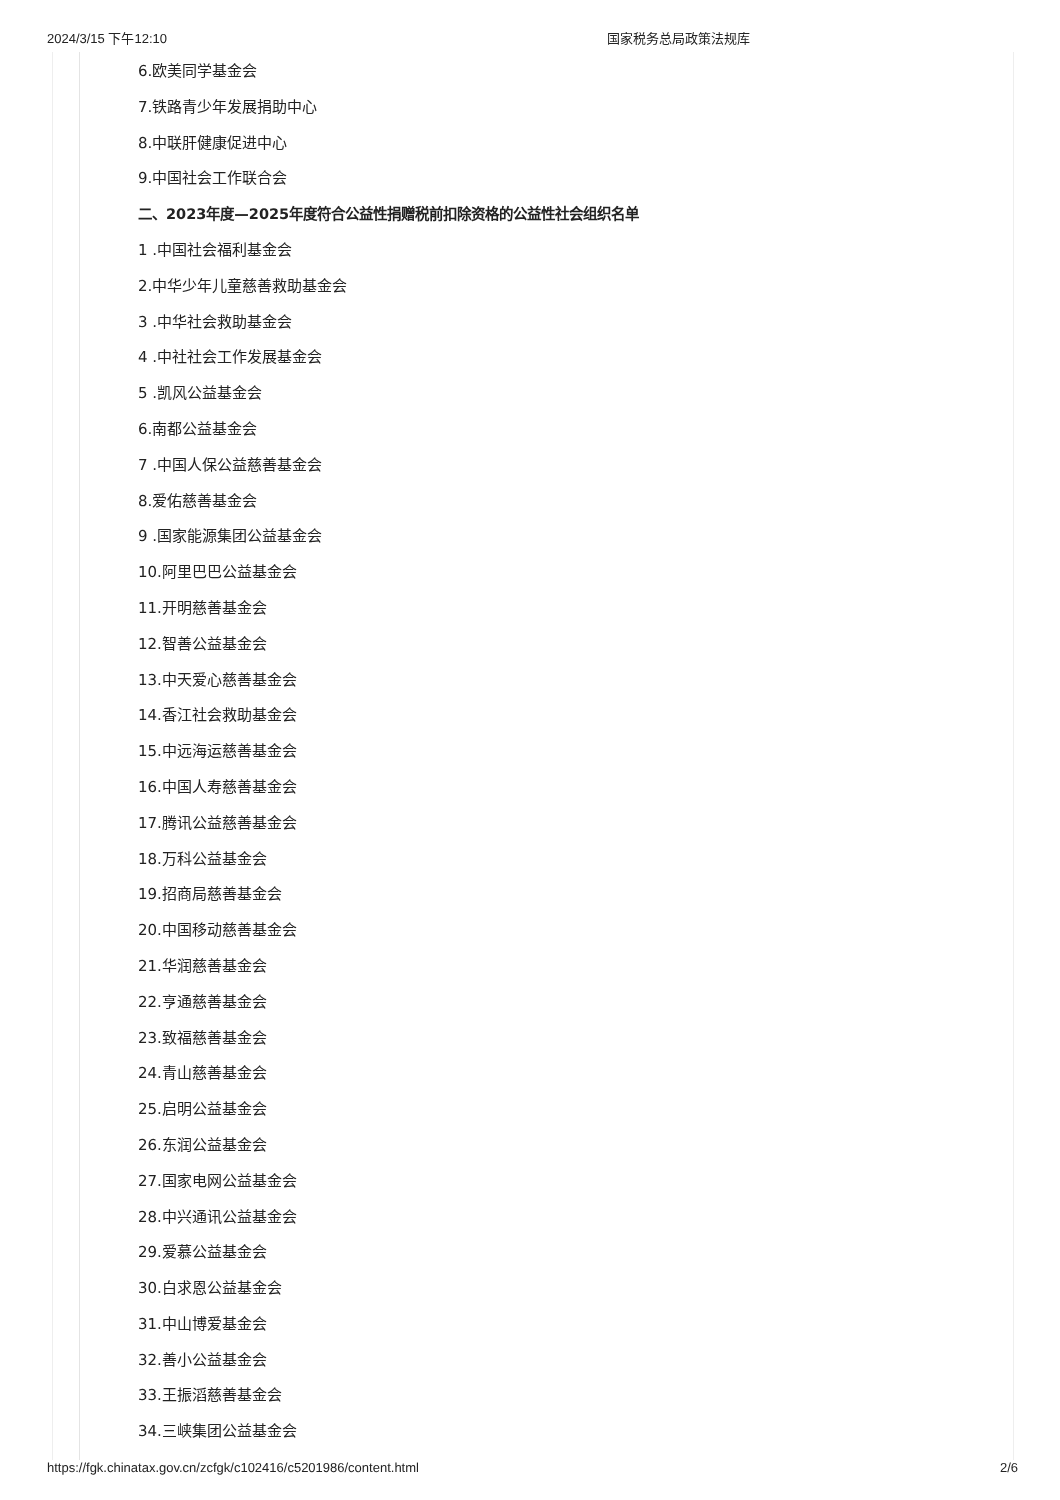2024/3/15 下午12:10 国家税务总局政策法规库
6.欧美同学基金会
7.铁路青少年发展捐助中心
8.中联肝健康促进中心
9.中国社会工作联合会
二、2023年度—2025年度符合公益性捐赠税前扣除资格的公益性社会组织名单
1 .中国社会福利基金会
2.中华少年儿童慈善救助基金会
3 .中华社会救助基金会
4 .中社社会工作发展基金会
5 .凯风公益基金会
6.南都公益基金会
7 .中国人保公益慈善基金会
8.爱佑慈善基金会
9 .国家能源集团公益基金会
10.阿里巴巴公益基金会
11.开明慈善基金会
12.智善公益基金会
13.中天爱心慈善基金会
14.香江社会救助基金会
15.中远海运慈善基金会
16.中国人寿慈善基金会
17.腾讯公益慈善基金会
18.万科公益基金会
19.招商局慈善基金会
20.中国移动慈善基金会
21.华润慈善基金会
22.亨通慈善基金会
23.致福慈善基金会
24.青山慈善基金会
25.启明公益基金会
26.东润公益基金会
27.国家电网公益基金会
28.中兴通讯公益基金会
29.爱慕公益基金会
30.白求恩公益基金会
31.中山博爱基金会
32.善小公益基金会
33.王振滔慈善基金会
34.三峡集团公益基金会
https://fgk.chinatax.gov.cn/zcfgk/c102416/c5201986/content.html 2/6